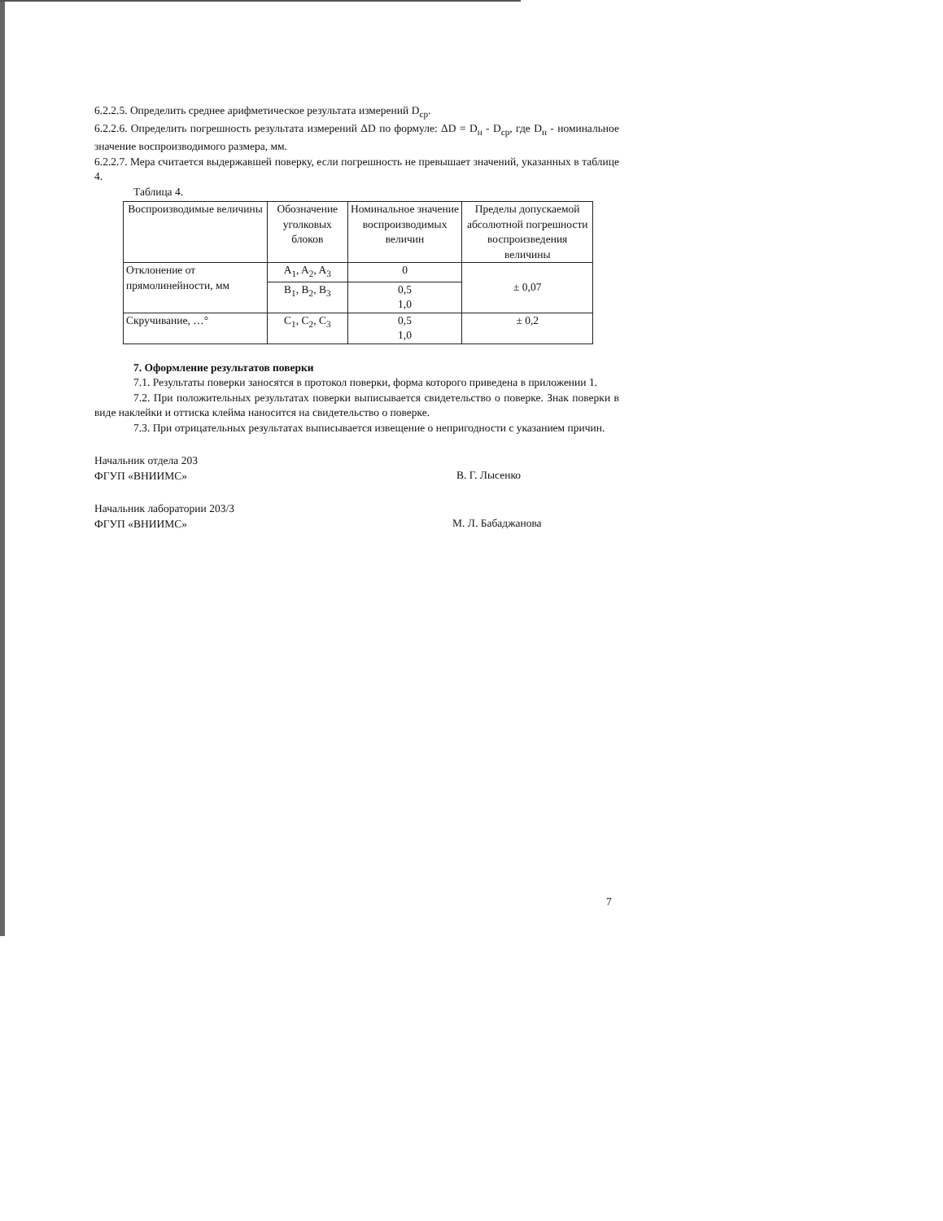6.2.2.5. Определить среднее арифметическое результата измерений D<sub>ср</sub>.
6.2.2.6. Определить погрешность результата измерений ΔD по формуле: ΔD = D<sub>н</sub> - D<sub>ср</sub>, где D<sub>н</sub> - номинальное значение воспроизводимого размера, мм.
6.2.2.7. Мера считается выдержавшей поверку, если погрешность не превышает значений, указанных в таблице 4.
Таблица 4.
| Воспроизводимые величины | Обозначение уголковых блоков | Номинальное значение воспроизводимых величин | Пределы допускаемой абсолютной погрешности воспроизведения величины |
| Отклонение от прямолинейности, мм | A<sub>1</sub>, A<sub>2</sub>, A<sub>3</sub> | 0 | ± 0,07 |
| | B<sub>1</sub>, B<sub>2</sub>, B<sub>3</sub> | 0,5 1,0 | |
| Скручивание, …° | C<sub>1</sub>, C<sub>2</sub>, C<sub>3</sub> | 0,5 1,0 | ± 0,2 |
7. Оформление результатов поверки
7.1. Результаты поверки заносятся в протокол поверки, форма которого приведена в приложении 1.
7.2. При положительных результатах поверки выписывается свидетельство о поверке. Знак поверки в виде наклейки и оттиска клейма наносится на свидетельство о поверке.
7.3. При отрицательных результатах выписывается извещение о непригодности с указанием причин.
Начальник отдела 203
ФГУП «ВНИИМС»
В. Г. Лысенко
Начальник лаборатории 203/3
ФГУП «ВНИИМС»
М. Л. Бабаджанова
7